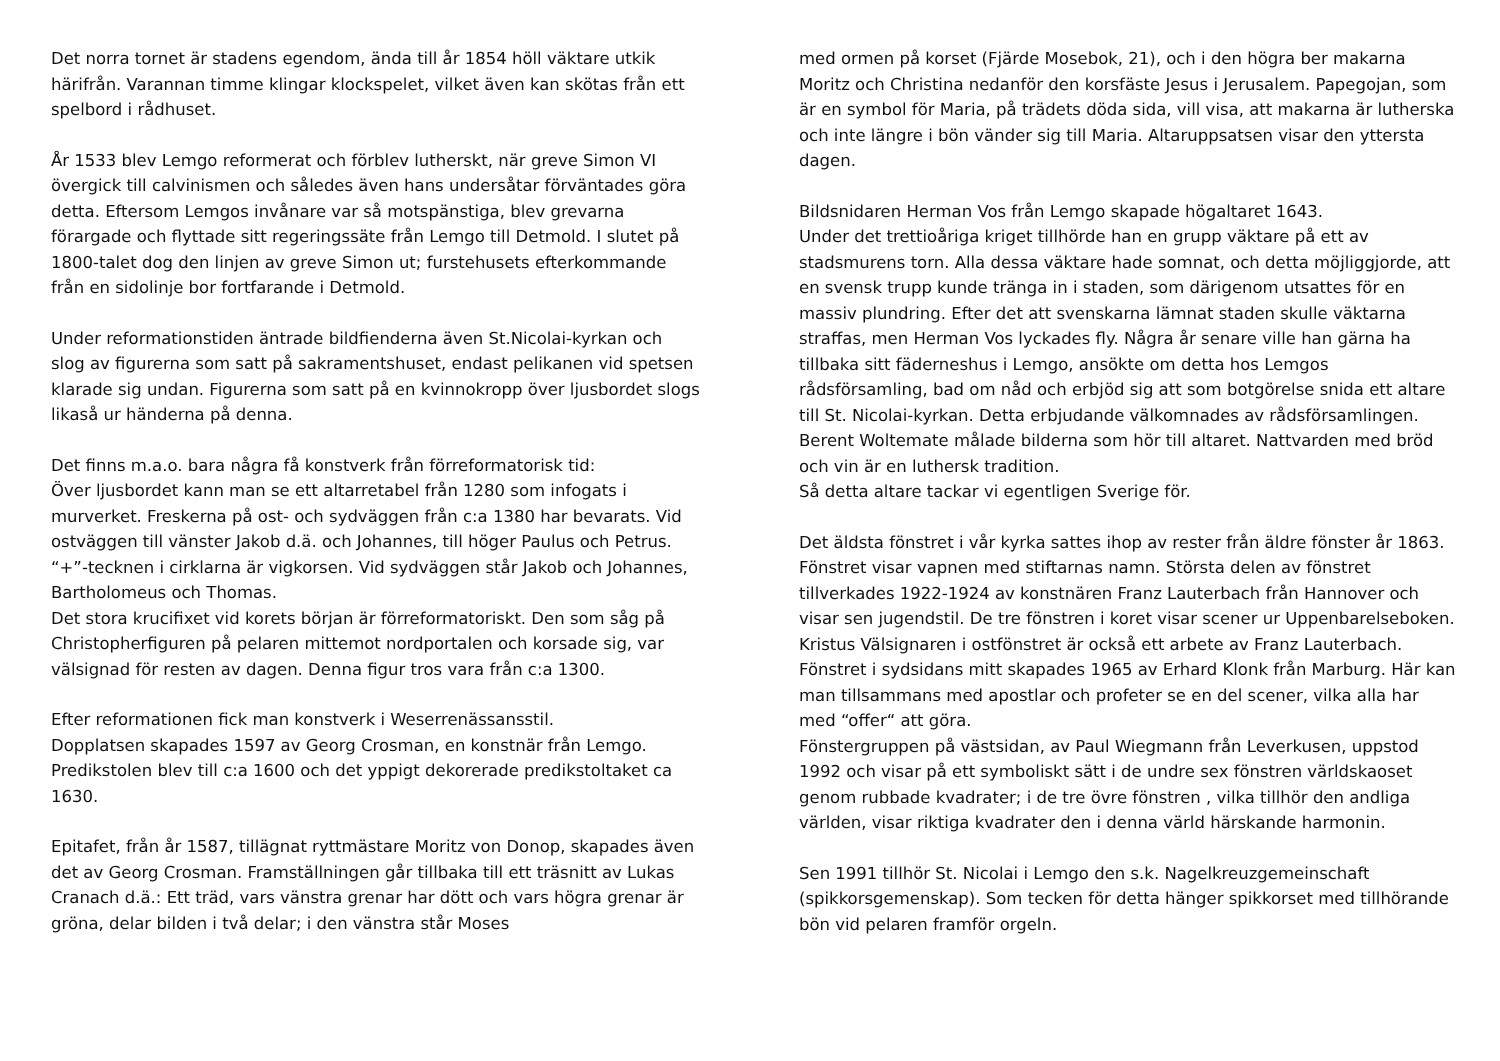Det norra tornet är stadens egendom, ända till år 1854 höll väktare utkik härifrån. Varannan timme klingar klockspelet, vilket även kan skötas från ett spelbord i rådhuset.
År 1533 blev Lemgo reformerat och förblev lutherskt, när greve Simon VI övergick till calvinismen och således även hans undersåtar förväntades göra detta. Eftersom Lemgos invånare var så motspänstiga, blev grevarna förargade och flyttade sitt regeringssäte från Lemgo till Detmold. I slutet på 1800-talet dog den linjen av greve Simon ut; furstehusets efterkommande från en sidolinje bor fortfarande i Detmold.
Under reformationstiden äntrade bildfienderna även St.Nicolai-kyrkan och slog av figurerna som satt på sakramentshuset, endast pelikanen vid spetsen klarade sig undan. Figurerna som satt på en kvinnokropp över ljusbordet slogs likaså ur händerna på denna.
Det finns m.a.o. bara några få konstverk från förreformatorisk tid:
Över ljusbordet kann man se ett altarretabel från 1280 som infogats i murverket. Freskerna på ost- och sydväggen från c:a 1380 har bevarats. Vid ostväggen till vänster Jakob d.ä. och Johannes, till höger Paulus och Petrus. “+”-tecknen i cirklarna är vigkorsen. Vid sydväggen står Jakob och Johannes, Bartholomeus och Thomas.
Det stora krucifixet vid korets början är förreformatoriskt. Den som såg på Christopherfiguren på pelaren mittemot nordportalen och korsade sig, var välsignad för resten av dagen. Denna figur tros vara från c:a 1300.
Efter reformationen fick man konstverk i Weserrenässansstil.
Dopplatsen skapades 1597 av Georg Crosman, en konstnär från Lemgo. Predikstolen blev till c:a 1600 och det yppigt dekorerade predikstoltaket ca 1630.
Epitafet, från år 1587, tillägnat ryttmästare Moritz von Donop, skapades även det av Georg Crosman. Framställningen går tillbaka till ett träsnitt av Lukas Cranach d.ä.: Ett träd, vars vänstra grenar har dött och vars högra grenar är gröna, delar bilden i två delar; i den vänstra står Moses
med ormen på korset (Fjärde Mosebok, 21), och i den högra ber makarna Moritz och Christina nedanför den korsfäste Jesus i Jerusalem. Papegojan, som är en symbol för Maria, på trädets döda sida, vill visa, att makarna är lutherska och inte längre i bön vänder sig till Maria. Altaruppsatsen visar den yttersta dagen.
Bildsnidaren Herman Vos från Lemgo skapade högaltaret 1643.
Under det trettioåriga kriget tillhörde han en grupp väktare på ett av stadsmurens torn. Alla dessa väktare hade somnat, och detta möjliggjorde, att en svensk trupp kunde tränga in i staden, som därigenom utsattes för en massiv plundring. Efter det att svenskarna lämnat staden skulle väktarna straffas, men Herman Vos lyckades fly. Några år senare ville han gärna ha tillbaka sitt fäderneshus i Lemgo, ansökte om detta hos Lemgos rådsförsamling, bad om nåd och erbjöd sig att som botgörelse snida ett altare till St. Nicolai-kyrkan. Detta erbjudande välkomnades av rådsförsamlingen. Berent Woltemate målade bilderna som hör till altaret. Nattvarden med bröd och vin är en luthersk tradition.
Så detta altare tackar vi egentligen Sverige för.
Det äldsta fönstret i vår kyrka sattes ihop av rester från äldre fönster år 1863. Fönstret visar vapnen med stiftarnas namn. Största delen av fönstret tillverkades 1922-1924 av konstnären Franz Lauterbach från Hannover och visar sen jugendstil. De tre fönstren i koret visar scener ur Uppenbarelseboken. Kristus Välsignaren i ostfönstret är också ett arbete av Franz Lauterbach.
Fönstret i sydsidans mitt skapades 1965 av Erhard Klonk från Marburg. Här kan man tillsammans med apostlar och profeter se en del scener, vilka alla har med “offer“ att göra.
Fönstergruppen på västsidan, av Paul Wiegmann från Leverkusen, uppstod 1992 och visar på ett symboliskt sätt i de undre sex fönstren världskaoset genom rubbade kvadrater; i de tre övre fönstren , vilka tillhör den andliga världen, visar riktiga kvadrater den i denna värld härskande harmonin.
Sen 1991 tillhör St. Nicolai i Lemgo den s.k. Nagelkreuzgemeinschaft (spikkorsgemenskap). Som tecken för detta hänger spikkorset med tillhörande bön vid pelaren framför orgeln.